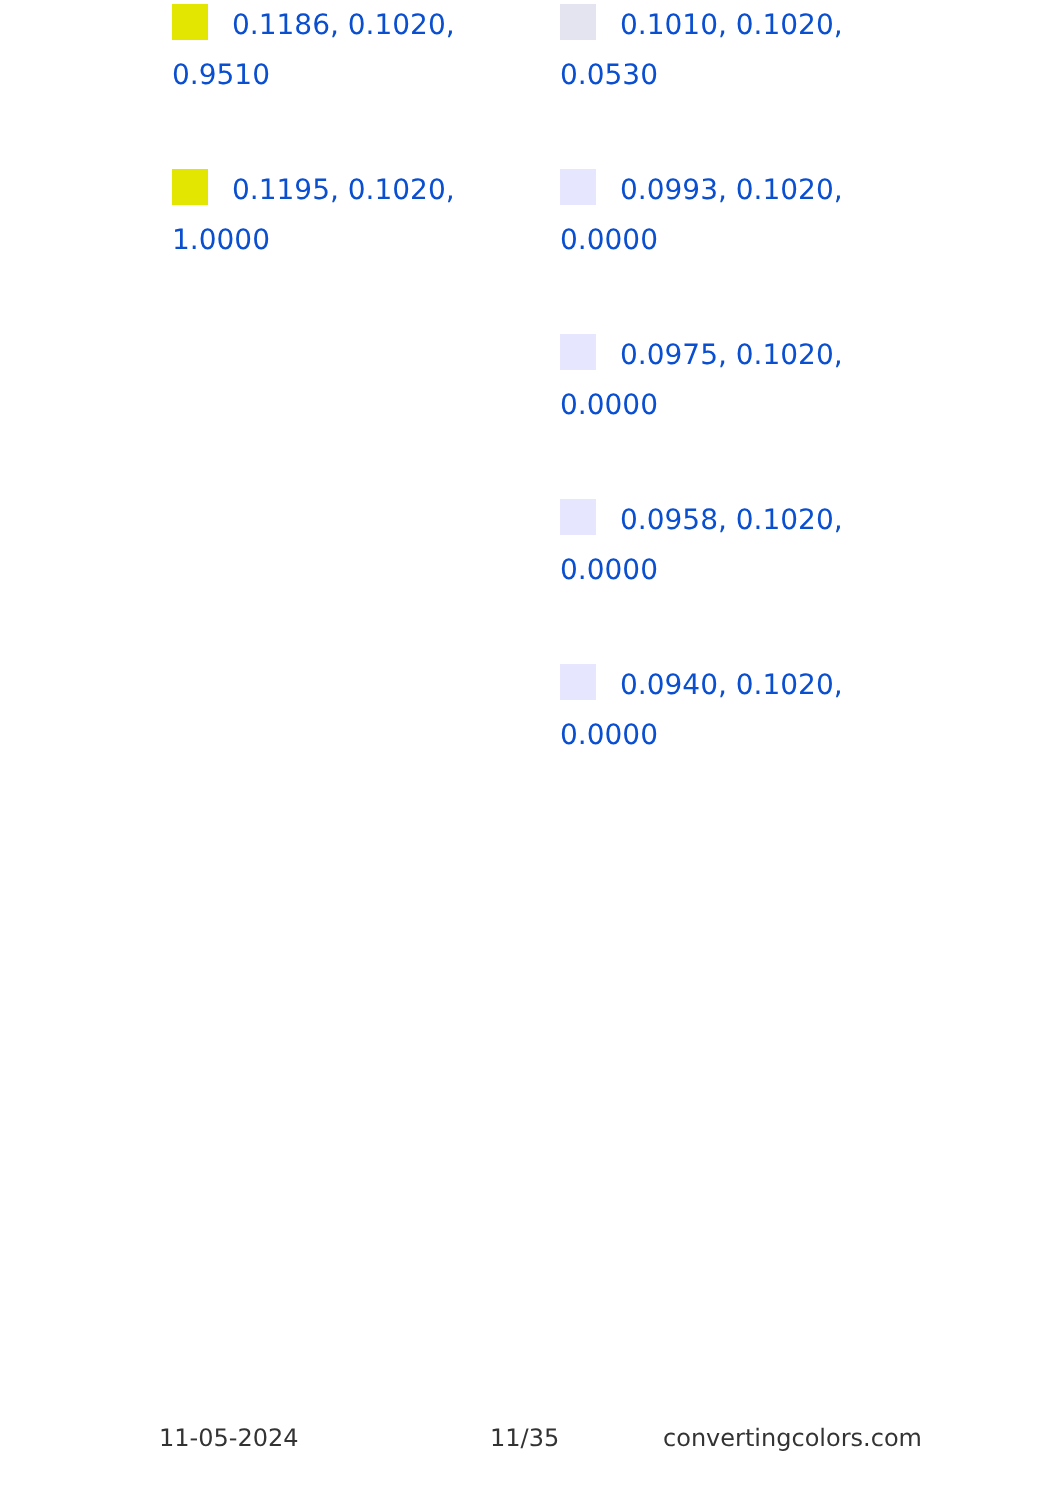0.1186, 0.1020, 0.9510
0.1195, 0.1020, 1.0000
0.1010, 0.1020, 0.0530
0.0993, 0.1020, 0.0000
0.0975, 0.1020, 0.0000
0.0958, 0.1020, 0.0000
0.0940, 0.1020, 0.0000
11-05-2024 11/35 convertingcolors.com